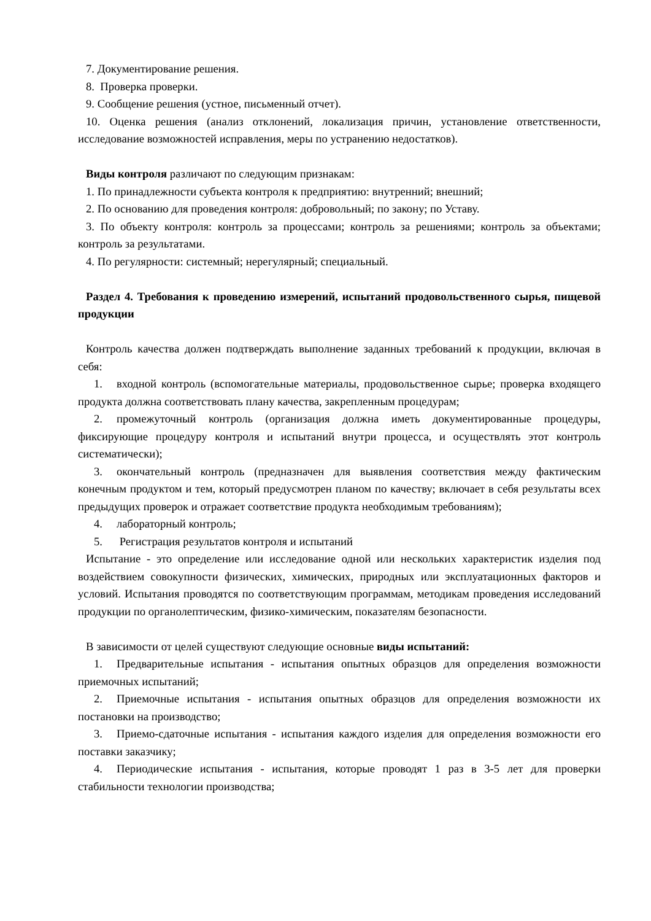7. Документирование решения.
8. Проверка проверки.
9. Сообщение решения (устное, письменный отчет).
10. Оценка решения (анализ отклонений, локализация причин, установление ответственности, исследование возможностей исправления, меры по устранению недостатков).
Виды контроля различают по следующим признакам:
1. По принадлежности субъекта контроля к предприятию: внутренний; внешний;
2. По основанию для проведения контроля: добровольный; по закону; по Уставу.
3. По объекту контроля: контроль за процессами; контроль за решениями; контроль за объектами; контроль за результатами.
4. По регулярности: системный; нерегулярный; специальный.
Раздел 4. Требования к проведению измерений, испытаний продовольственного сырья, пищевой продукции
Контроль качества должен подтверждать выполнение заданных требований к продукции, включая в себя:
1. входной контроль (вспомогательные материалы, продовольственное сырье; проверка входящего продукта должна соответствовать плану качества, закрепленным процедурам;
2. промежуточный контроль (организация должна иметь документированные процедуры, фиксирующие процедуру контроля и испытаний внутри процесса, и осуществлять этот контроль систематически);
3. окончательный контроль (предназначен для выявления соответствия между фактическим конечным продуктом и тем, который предусмотрен планом по качеству; включает в себя результаты всех предыдущих проверок и отражает соответствие продукта необходимым требованиям);
4. лабораторный контроль;
5. Регистрация результатов контроля и испытаний
Испытание - это определение или исследование одной или нескольких характеристик изделия под воздействием совокупности физических, химических, природных или эксплуатационных факторов и условий. Испытания проводятся по соответствующим программам, методикам проведения исследований продукции по органолептическим, физико-химическим, показателям безопасности.
В зависимости от целей существуют следующие основные виды испытаний:
1. Предварительные испытания - испытания опытных образцов для определения возможности приемочных испытаний;
2. Приемочные испытания - испытания опытных образцов для определения возможности их постановки на производство;
3. Приемо-сдаточные испытания - испытания каждого изделия для определения возможности его поставки заказчику;
4. Периодические испытания - испытания, которые проводят 1 раз в 3-5 лет для проверки стабильности технологии производства;